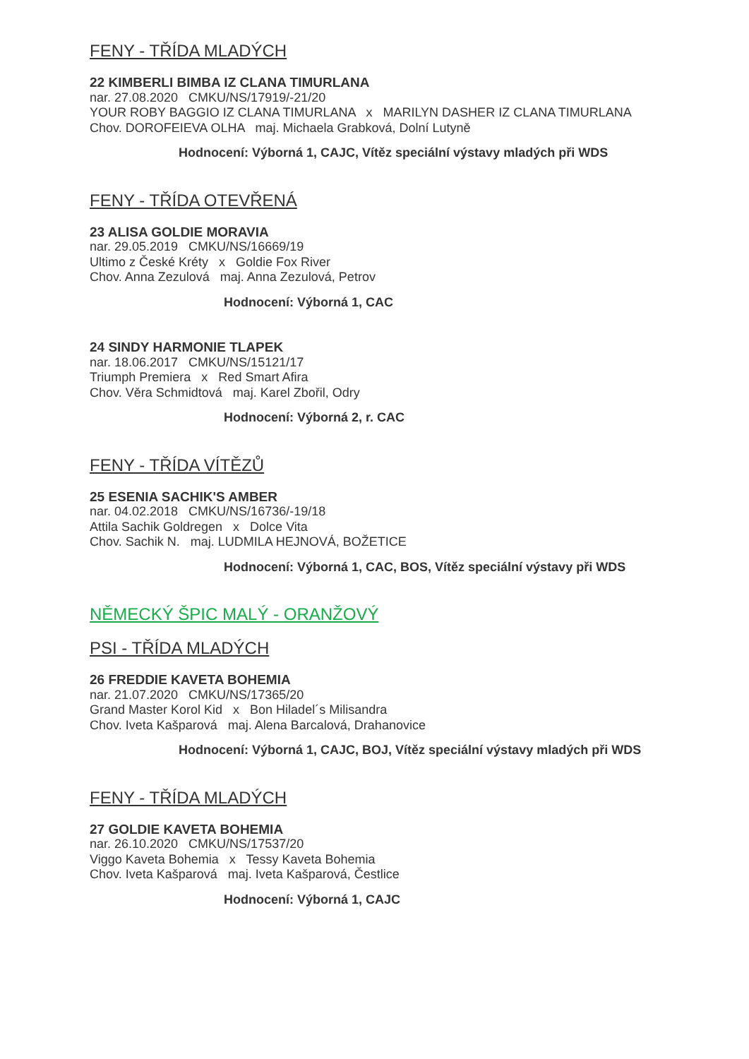FENY - TŘÍDA MLADÝCH
22 KIMBERLI BIMBA IZ CLANA TIMURLANA
nar. 27.08.2020 CMKU/NS/17919/-21/20
YOUR ROBY BAGGIO IZ CLANA TIMURLANA x MARILYN DASHER IZ CLANA TIMURLANA
Chov. DOROFEIEVA OLHA maj. Michaela Grabková, Dolní Lutyně
Hodnocení: Výborná 1, CAJC, Vítěz speciální výstavy mladých při WDS
FENY - TŘÍDA OTEVŘENÁ
23 ALISA GOLDIE MORAVIA
nar. 29.05.2019 CMKU/NS/16669/19
Ultimo z České Kréty x Goldie Fox River
Chov. Anna Zezulová maj. Anna Zezulová, Petrov
Hodnocení: Výborná 1, CAC
24 SINDY HARMONIE TLAPEK
nar. 18.06.2017 CMKU/NS/15121/17
Triumph Premiera x Red Smart Afira
Chov. Věra Schmidtová maj. Karel Zbořil, Odry
Hodnocení: Výborná 2, r. CAC
FENY - TŘÍDA VÍTĚZŮ
25 ESENIA SACHIK'S AMBER
nar. 04.02.2018 CMKU/NS/16736/-19/18
Attila Sachik Goldregen x Dolce Vita
Chov. Sachik N. maj. LUDMILA HEJNOVÁ, BOŽETICE
Hodnocení: Výborná 1, CAC, BOS, Vítěz speciální výstavy při WDS
NĚMECKÝ ŠPIC MALÝ - ORANŽOVÝ
PSI - TŘÍDA MLADÝCH
26 FREDDIE KAVETA BOHEMIA
nar. 21.07.2020 CMKU/NS/17365/20
Grand Master Korol Kid x Bon Hiladel´s Milisandra
Chov. Iveta Kašparová maj. Alena Barcalová, Drahanovice
Hodnocení: Výborná 1, CAJC, BOJ, Vítěz speciální výstavy mladých při WDS
FENY - TŘÍDA MLADÝCH
27 GOLDIE KAVETA BOHEMIA
nar. 26.10.2020 CMKU/NS/17537/20
Viggo Kaveta Bohemia x Tessy Kaveta Bohemia
Chov. Iveta Kašparová maj. Iveta Kašparová, Čestlice
Hodnocení: Výborná 1, CAJC